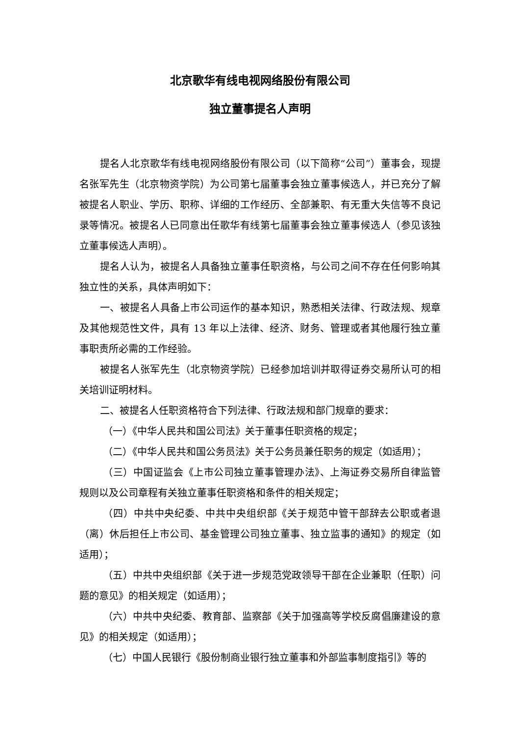北京歌华有线电视网络股份有限公司
独立董事提名人声明
提名人北京歌华有线电视网络股份有限公司（以下简称“公司”）董事会，现提名张军先生（北京物资学院）为公司第七届董事会独立董事候选人，并已充分了解被提名人职业、学历、职称、详细的工作经历、全部兼职、有无重大失信等不良记录等情况。被提名人已同意出任歌华有线第七届董事会独立董事候选人（参见该独立董事候选人声明）。
提名人认为，被提名人具备独立董事任职资格，与公司之间不存在任何影响其独立性的关系，具体声明如下：
一、被提名人具备上市公司运作的基本知识，熟悉相关法律、行政法规、规章及其他规范性文件，具有 13 年以上法律、经济、财务、管理或者其他履行独立董事职责所必需的工作经验。
被提名人张军先生（北京物资学院）已经参加培训并取得证券交易所认可的相关培训证明材料。
二、被提名人任职资格符合下列法律、行政法规和部门规章的要求：
（一）《中华人民共和国公司法》关于董事任职资格的规定；
（二）《中华人民共和国公务员法》关于公务员兼任职务的规定（如适用）；
（三）中国证监会《上市公司独立董事管理办法》、上海证券交易所自律监管规则以及公司章程有关独立董事任职资格和条件的相关规定；
（四）中共中央纪委、中共中央组织部《关于规范中管干部辞去公职或者退（离）休后担任上市公司、基金管理公司独立董事、独立监事的通知》的规定（如适用）；
（五）中共中央组织部《关于进一步规范党政领导干部在企业兼职（任职）问题的意见》的相关规定（如适用）；
（六）中共中央纪委、教育部、监察部《关于加强高等学校反腐倡廉建设的意见》的相关规定（如适用）；
（七）中国人民银行《股份制商业银行独立董事和外部监事制度指引》等的